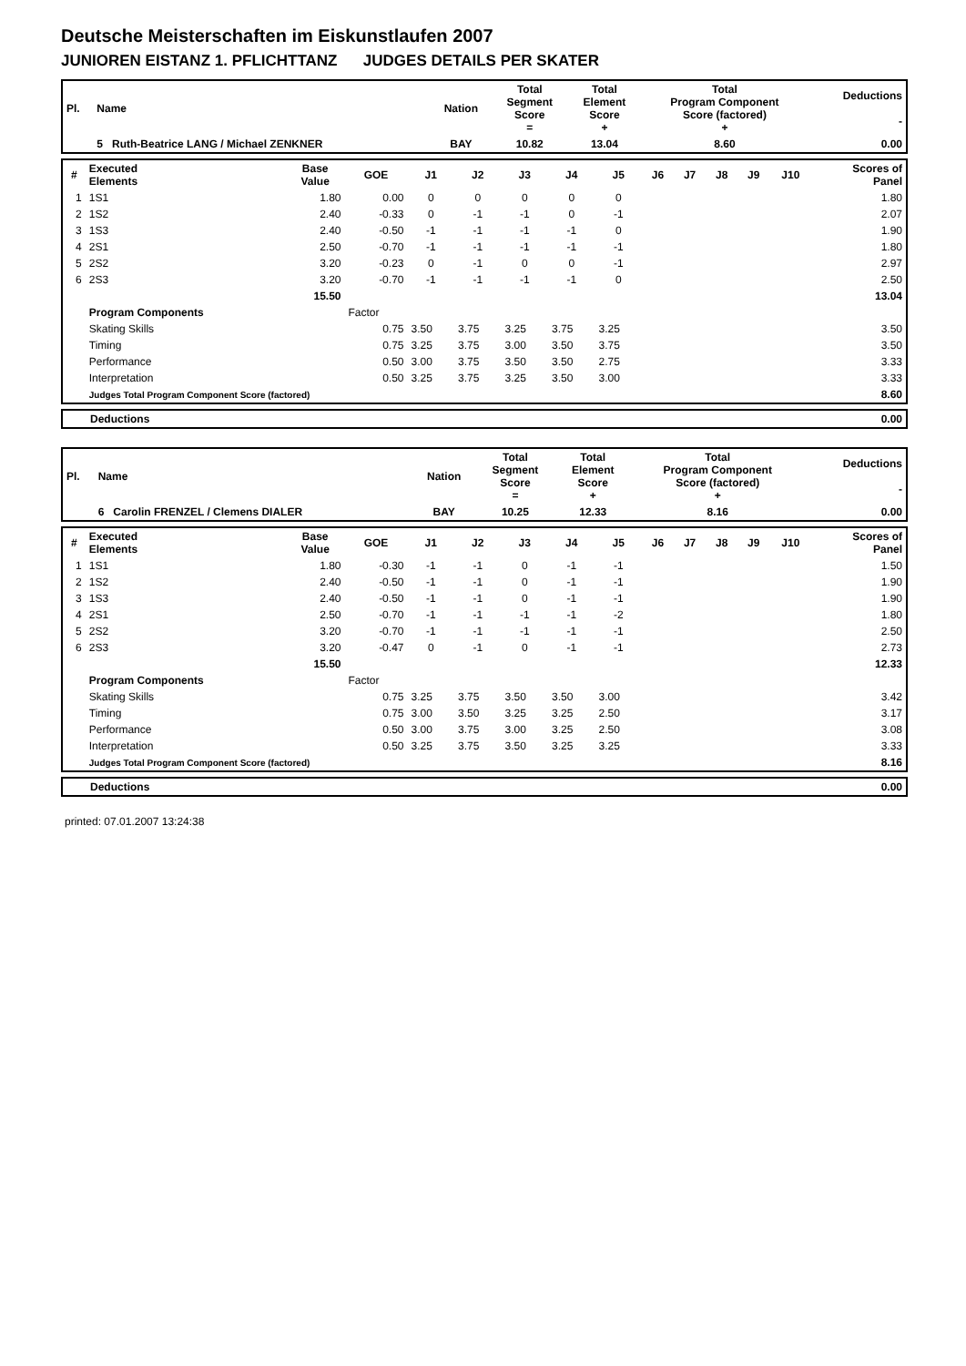Deutsche Meisterschaften im Eiskunstlaufen 2007
JUNIOREN EISTANZ 1. PFLICHTTANZ JUDGES DETAILS PER SKATER
| Pl. | Name | Nation | Total Segment Score = | Total Element Score + | Total Program Component Score (factored) + | Deductions - |
| --- | --- | --- | --- | --- | --- | --- |
| | 5 Ruth-Beatrice LANG / Michael ZENKNER | BAY | 10.82 | 13.04 | 8.60 | 0.00 |
| # | Executed Elements | Base Value | GOE | J1 | J2 | J3 | J4 | J5 | J6 | J7 | J8 | J9 | J10 | Scores of Panel |
| --- | --- | --- | --- | --- | --- | --- | --- | --- | --- | --- | --- | --- | --- | --- |
| 1 | 1S1 | 1.80 | 0.00 | 0 | 0 | 0 | 0 | 0 | | | | | | 1.80 |
| 2 | 1S2 | 2.40 | -0.33 | 0 | -1 | -1 | 0 | -1 | | | | | | 2.07 |
| 3 | 1S3 | 2.40 | -0.50 | -1 | -1 | -1 | -1 | 0 | | | | | | 1.90 |
| 4 | 2S1 | 2.50 | -0.70 | -1 | -1 | -1 | -1 | -1 | | | | | | 1.80 |
| 5 | 2S2 | 3.20 | -0.23 | 0 | -1 | 0 | 0 | -1 | | | | | | 2.97 |
| 6 | 2S3 | 3.20 | -0.70 | -1 | -1 | -1 | -1 | 0 | | | | | | 2.50 |
| | | 15.50 | | | | | | | | | | | | 13.04 |
| | Program Components | | Factor | | | | | | | | | | | |
| | Skating Skills | | 0.75 | 3.50 | 3.75 | 3.25 | 3.75 | 3.25 | | | | | | 3.50 |
| | Timing | | 0.75 | 3.25 | 3.75 | 3.00 | 3.50 | 3.75 | | | | | | 3.50 |
| | Performance | | 0.50 | 3.00 | 3.75 | 3.50 | 3.50 | 2.75 | | | | | | 3.33 |
| | Interpretation | | 0.50 | 3.25 | 3.75 | 3.25 | 3.50 | 3.00 | | | | | | 3.33 |
| | Judges Total Program Component Score (factored) | | | | | | | | | | | | | 8.60 |
| Deductions | 0.00 |
| Pl. | Name | Nation | Total Segment Score = | Total Element Score + | Total Program Component Score (factored) + | Deductions - |
| --- | --- | --- | --- | --- | --- | --- |
| | 6 Carolin FRENZEL / Clemens DIALER | BAY | 10.25 | 12.33 | 8.16 | 0.00 |
| # | Executed Elements | Base Value | GOE | J1 | J2 | J3 | J4 | J5 | J6 | J7 | J8 | J9 | J10 | Scores of Panel |
| --- | --- | --- | --- | --- | --- | --- | --- | --- | --- | --- | --- | --- | --- | --- |
| 1 | 1S1 | 1.80 | -0.30 | -1 | -1 | 0 | -1 | -1 | | | | | | 1.50 |
| 2 | 1S2 | 2.40 | -0.50 | -1 | -1 | 0 | -1 | -1 | | | | | | 1.90 |
| 3 | 1S3 | 2.40 | -0.50 | -1 | -1 | 0 | -1 | -1 | | | | | | 1.90 |
| 4 | 2S1 | 2.50 | -0.70 | -1 | -1 | -1 | -1 | -2 | | | | | | 1.80 |
| 5 | 2S2 | 3.20 | -0.70 | -1 | -1 | -1 | -1 | -1 | | | | | | 2.50 |
| 6 | 2S3 | 3.20 | -0.47 | 0 | -1 | 0 | -1 | -1 | | | | | | 2.73 |
| | | 15.50 | | | | | | | | | | | | 12.33 |
| | Program Components | | Factor | | | | | | | | | | | |
| | Skating Skills | | 0.75 | 3.25 | 3.75 | 3.50 | 3.50 | 3.00 | | | | | | 3.42 |
| | Timing | | 0.75 | 3.00 | 3.50 | 3.25 | 3.25 | 2.50 | | | | | | 3.17 |
| | Performance | | 0.50 | 3.00 | 3.75 | 3.00 | 3.25 | 2.50 | | | | | | 3.08 |
| | Interpretation | | 0.50 | 3.25 | 3.75 | 3.50 | 3.25 | 3.25 | | | | | | 3.33 |
| | Judges Total Program Component Score (factored) | | | | | | | | | | | | | 8.16 |
| Deductions | 0.00 |
printed: 07.01.2007 13:24:38